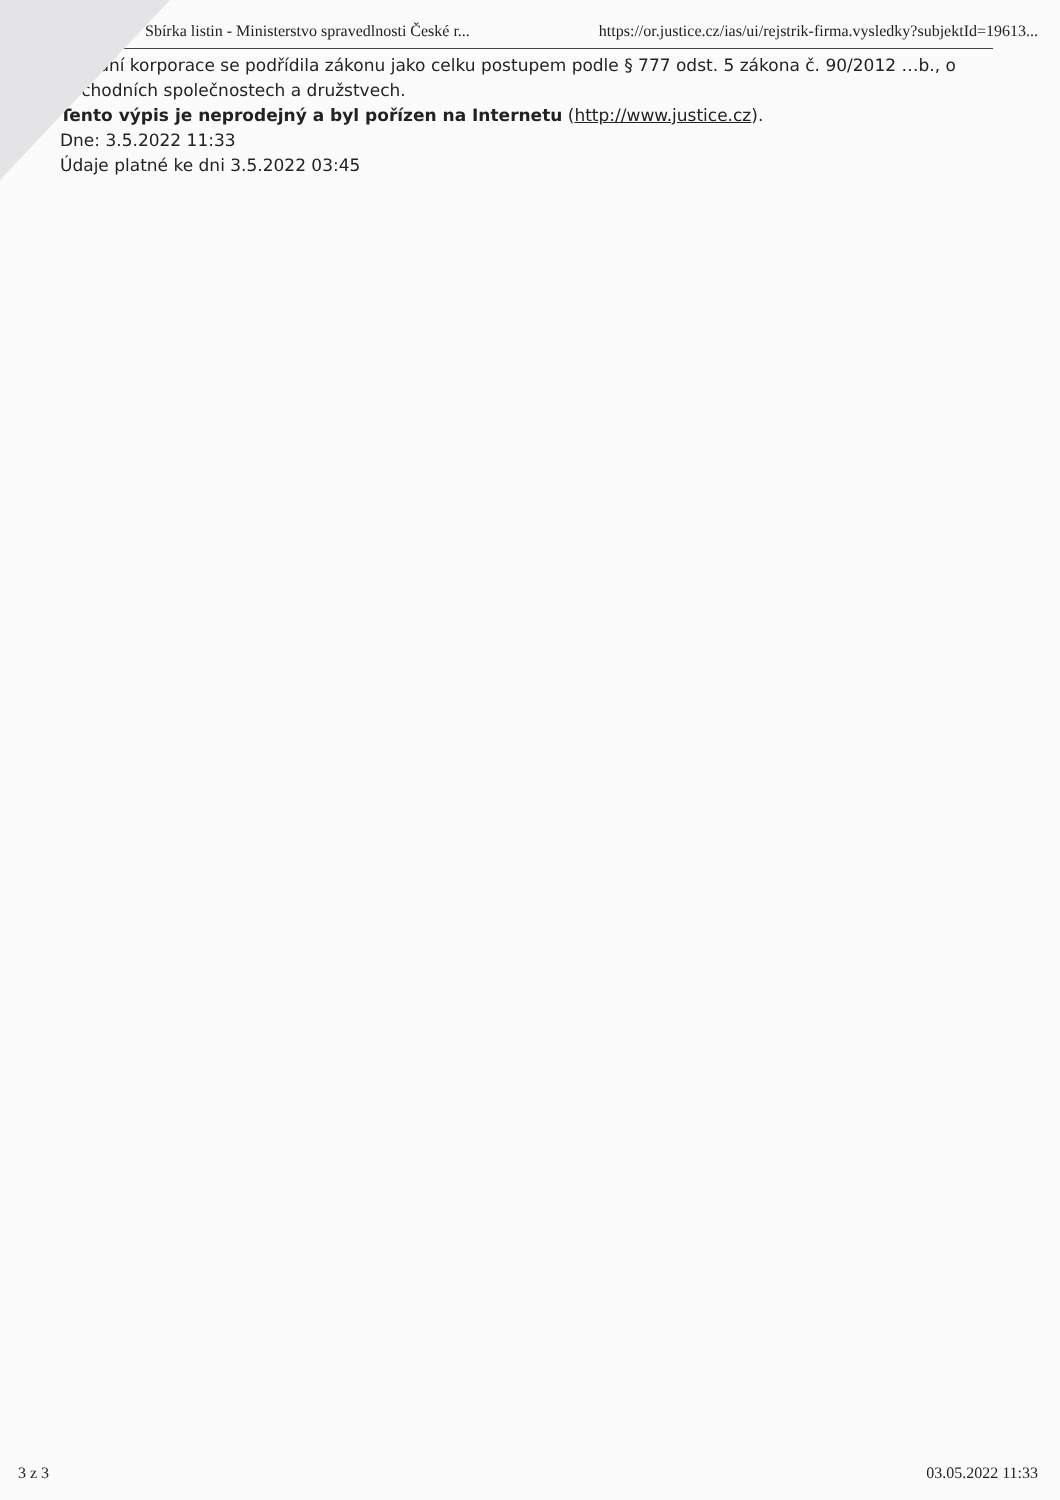Sbírka listin - Ministerstvo spravedlnosti České r... https://or.justice.cz/ias/ui/rejstrik-firma.vysledky?subjektId=19613...
…hodní korporace se podřídila zákonu jako celku postupem podle § 777 odst. 5 zákona č. 90/2012 …b., o obchodních společnostech a družstvech.
Tento výpis je neprodejný a byl pořízen na Internetu (http://www.justice.cz).
Dne: 3.5.2022 11:33
Údaje platné ke dni 3.5.2022 03:45
3 z 3 03.05.2022 11:33